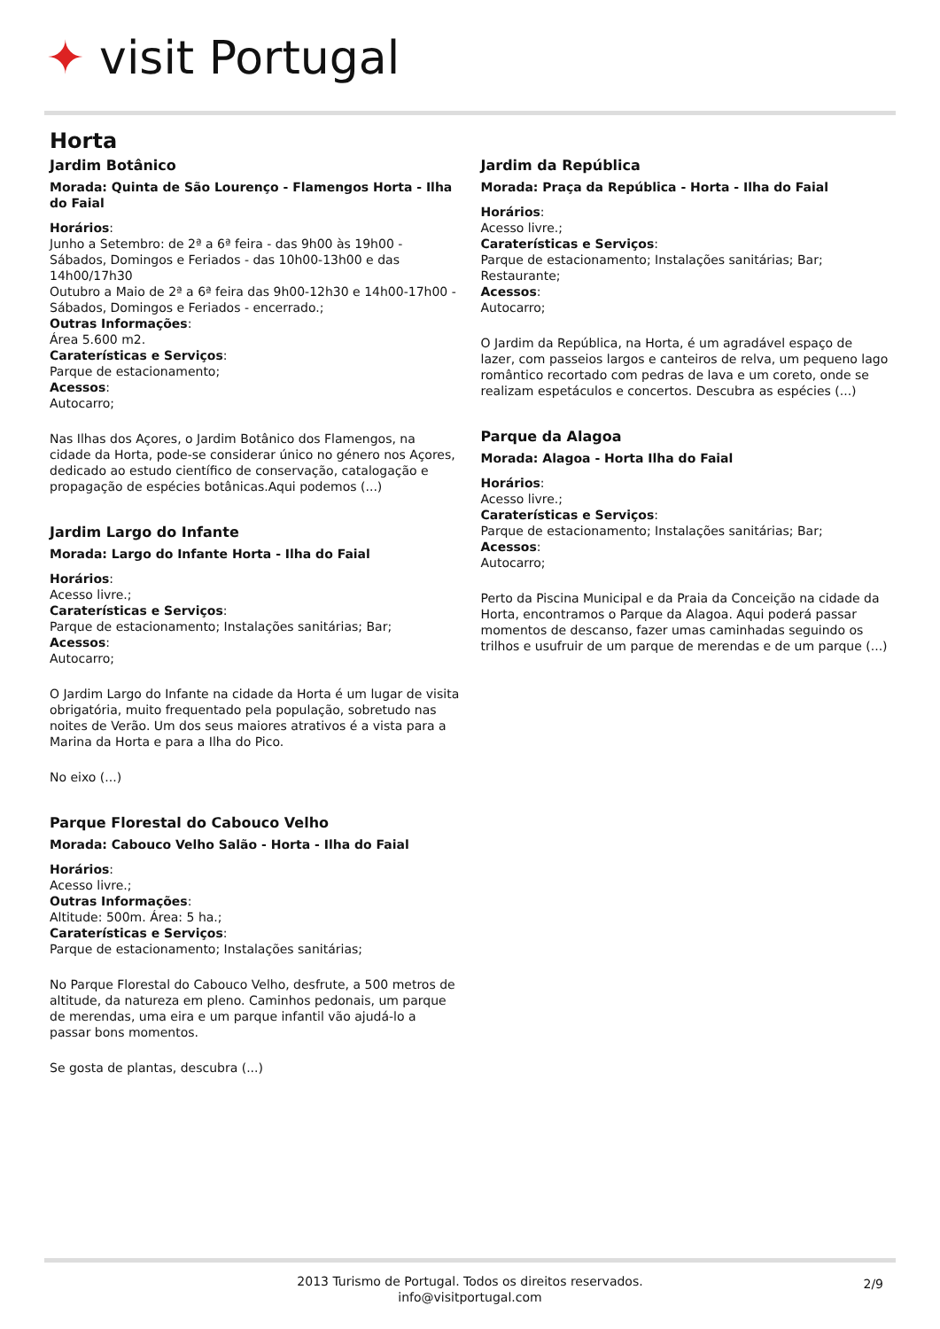✦ visit Portugal
Horta
Jardim Botânico
Morada: Quinta de São Lourenço - Flamengos Horta - Ilha do Faial
Horários:
Junho a Setembro: de 2ª a 6ª feira - das 9h00 às 19h00 - Sábados, Domingos e Feriados - das 10h00-13h00 e das 14h00/17h30
Outubro a Maio de 2ª a 6ª feira das 9h00-12h30 e 14h00-17h00 - Sábados, Domingos e Feriados - encerrado.;
Outras Informações:
Área 5.600 m2.
Caraterísticas e Serviços:
Parque de estacionamento;
Acessos:
Autocarro;
Nas Ilhas dos Açores, o Jardim Botânico dos Flamengos, na cidade da Horta, pode-se considerar único no género nos Açores, dedicado ao estudo científico de conservação, catalogação e propagação de espécies botânicas.Aqui podemos (...)
Jardim Largo do Infante
Morada: Largo do Infante Horta - Ilha do Faial
Horários:
Acesso livre.;
Caraterísticas e Serviços:
Parque de estacionamento; Instalações sanitárias; Bar;
Acessos:
Autocarro;
O Jardim Largo do Infante na cidade da Horta é um lugar de visita obrigatória, muito frequentado pela população, sobretudo nas noites de Verão. Um dos seus maiores atrativos é a vista para a Marina da Horta e para a Ilha do Pico.
No eixo (...)
Parque Florestal do Cabouco Velho
Morada: Cabouco Velho Salão - Horta - Ilha do Faial
Horários:
Acesso livre.;
Outras Informações:
Altitude: 500m. Área: 5 ha.;
Caraterísticas e Serviços:
Parque de estacionamento; Instalações sanitárias;
No Parque Florestal do Cabouco Velho, desfrute, a 500 metros de altitude, da natureza em pleno. Caminhos pedonais, um parque de merendas, uma eira e um parque infantil vão ajudá-lo a passar bons momentos.
Se gosta de plantas, descubra (...)
Jardim da República
Morada: Praça da República - Horta - Ilha do Faial
Horários:
Acesso livre.;
Caraterísticas e Serviços:
Parque de estacionamento; Instalações sanitárias; Bar; Restaurante;
Acessos:
Autocarro;
O Jardim da República, na Horta, é um agradável espaço de lazer, com passeios largos e canteiros de relva, um pequeno lago romântico recortado com pedras de lava e um coreto, onde se realizam espetáculos e concertos. Descubra as espécies (...)
Parque da Alagoa
Morada: Alagoa - Horta Ilha do Faial
Horários:
Acesso livre.;
Caraterísticas e Serviços:
Parque de estacionamento; Instalações sanitárias; Bar;
Acessos:
Autocarro;
Perto da Piscina Municipal e da Praia da Conceição na cidade da Horta, encontramos o Parque da Alagoa. Aqui poderá passar momentos de descanso, fazer umas caminhadas seguindo os trilhos e usufruir de um parque de merendas e de um parque (...)
2013 Turismo de Portugal. Todos os direitos reservados.
info@visitportugal.com
2/9